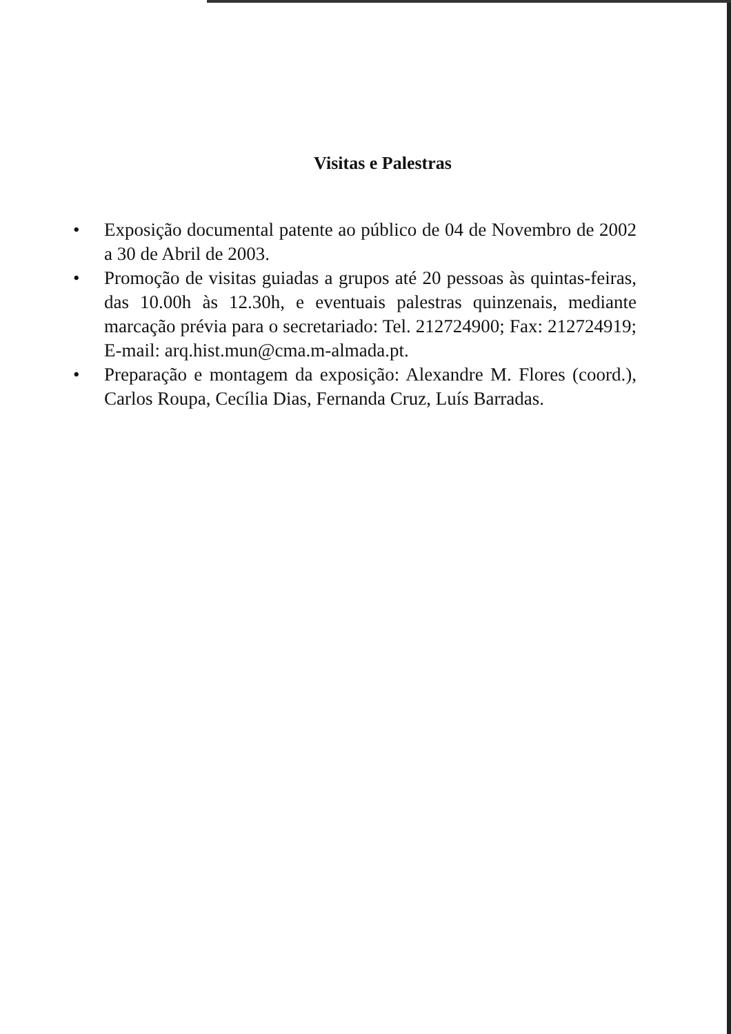Visitas e Palestras
• Exposição documental patente ao público de 04 de Novembro de 2002 a 30 de Abril de 2003.
• Promoção de visitas guiadas a grupos até 20 pessoas às quintas-feiras, das 10.00h às 12.30h, e eventuais palestras quinzenais, mediante marcação prévia para o secretariado: Tel. 212724900; Fax: 212724919; E-mail: arq.hist.mun@cma.m-almada.pt.
• Preparação e montagem da exposição: Alexandre M. Flores (coord.), Carlos Roupa, Cecília Dias, Fernanda Cruz, Luís Barradas.